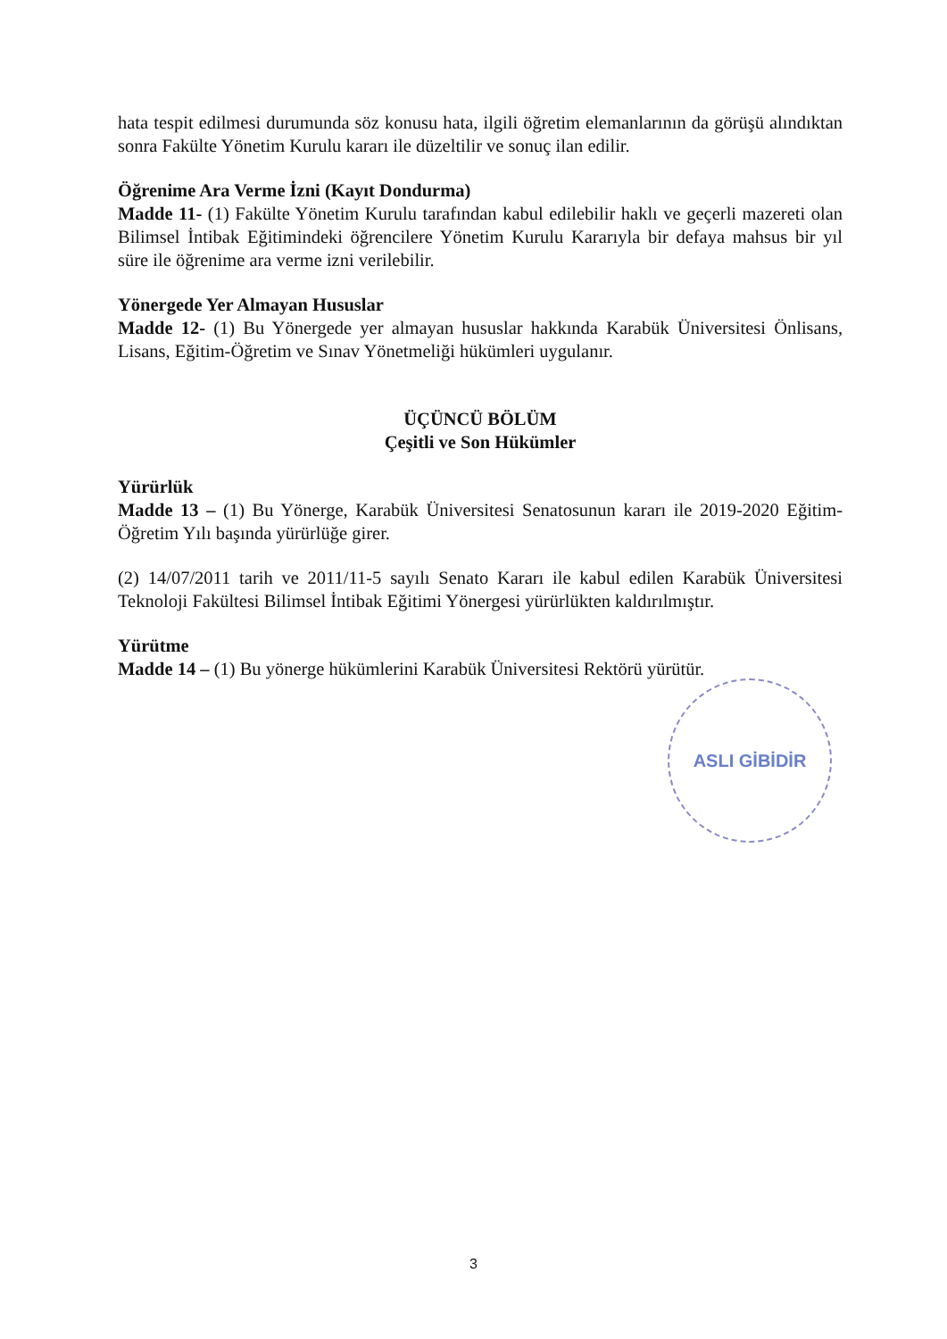hata tespit edilmesi durumunda söz konusu hata, ilgili öğretim elemanlarının da görüşü alındıktan sonra Fakülte Yönetim Kurulu kararı ile düzeltilir ve sonuç ilan edilir.
Öğrenime Ara Verme İzni (Kayıt Dondurma)
Madde 11- (1) Fakülte Yönetim Kurulu tarafından kabul edilebilir haklı ve geçerli mazereti olan Bilimsel İntibak Eğitimindeki öğrencilere Yönetim Kurulu Kararıyla bir defaya mahsus bir yıl süre ile öğrenime ara verme izni verilebilir.
Yönergede Yer Almayan Hususlar
Madde 12- (1) Bu Yönergede yer almayan hususlar hakkında Karabük Üniversitesi Önlisans, Lisans, Eğitim-Öğretim ve Sınav Yönetmeliği hükümleri uygulanır.
ÜÇÜNCÜ BÖLÜM
Çeşitli ve Son Hükümler
Yürürlük
Madde 13 – (1) Bu Yönerge, Karabük Üniversitesi Senatosunun kararı ile 2019-2020 Eğitim-Öğretim Yılı başında yürürlüğe girer.
(2) 14/07/2011 tarih ve 2011/11-5 sayılı Senato Kararı ile kabul edilen Karabük Üniversitesi Teknoloji Fakültesi Bilimsel İntibak Eğitimi Yönergesi yürürlükten kaldırılmıştır.
Yürütme
Madde 14 – (1) Bu yönerge hükümlerini Karabük Üniversitesi Rektörü yürütür.
ASLI GİBİDİR
3